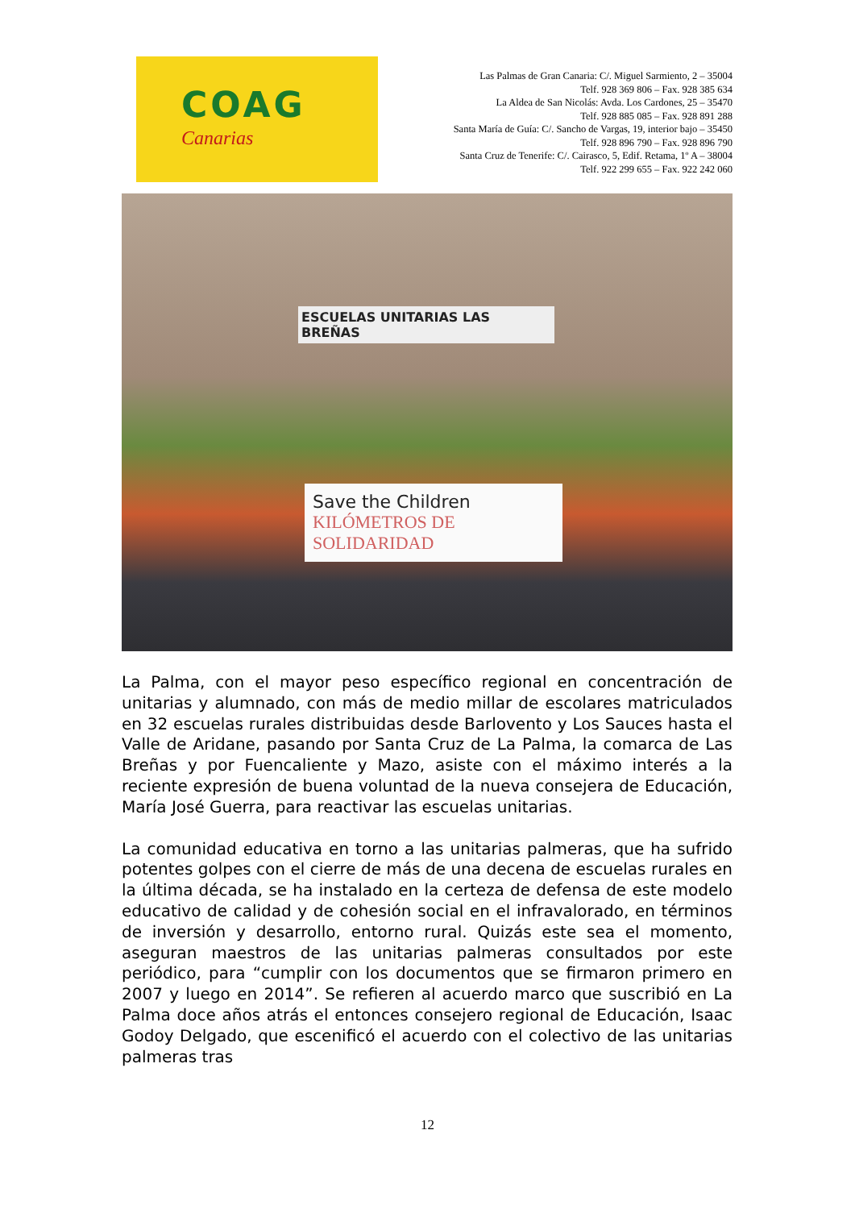COAG
Canarias
Las Palmas de Gran Canaria: C/. Miguel Sarmiento, 2 – 35004
Telf. 928 369 806 – Fax. 928 385 634
La Aldea de San Nicolás: Avda. Los Cardones, 25 – 35470
Telf. 928 885 085 – Fax. 928 891 288
Santa María de Guía: C/. Sancho de Vargas, 19, interior bajo – 35450
Telf. 928 896 790 – Fax. 928 896 790
Santa Cruz de Tenerife: C/. Cairasco, 5, Edif. Retama, 1º A – 38004
Telf. 922 299 655 – Fax. 922 242 060
ESCUELAS UNITARIAS LAS BREÑAS
Save the Children
KILÓMETROS DE SOLIDARIDAD
La Palma, con el mayor peso específico regional en concentración de unitarias y alumnado, con más de medio millar de escolares matriculados en 32 escuelas rurales distribuidas desde Barlovento y Los Sauces hasta el Valle de Aridane, pasando por Santa Cruz de La Palma, la comarca de Las Breñas y por Fuencaliente y Mazo, asiste con el máximo interés a la reciente expresión de buena voluntad de la nueva consejera de Educación, María José Guerra, para reactivar las escuelas unitarias.
La comunidad educativa en torno a las unitarias palmeras, que ha sufrido potentes golpes con el cierre de más de una decena de escuelas rurales en la última década, se ha instalado en la certeza de defensa de este modelo educativo de calidad y de cohesión social en el infravalorado, en términos de inversión y desarrollo, entorno rural. Quizás este sea el momento, aseguran maestros de las unitarias palmeras consultados por este periódico, para “cumplir con los documentos que se firmaron primero en 2007 y luego en 2014”. Se refieren al acuerdo marco que suscribió en La Palma doce años atrás el entonces consejero regional de Educación, Isaac Godoy Delgado, que escenificó el acuerdo con el colectivo de las unitarias palmeras tras
12